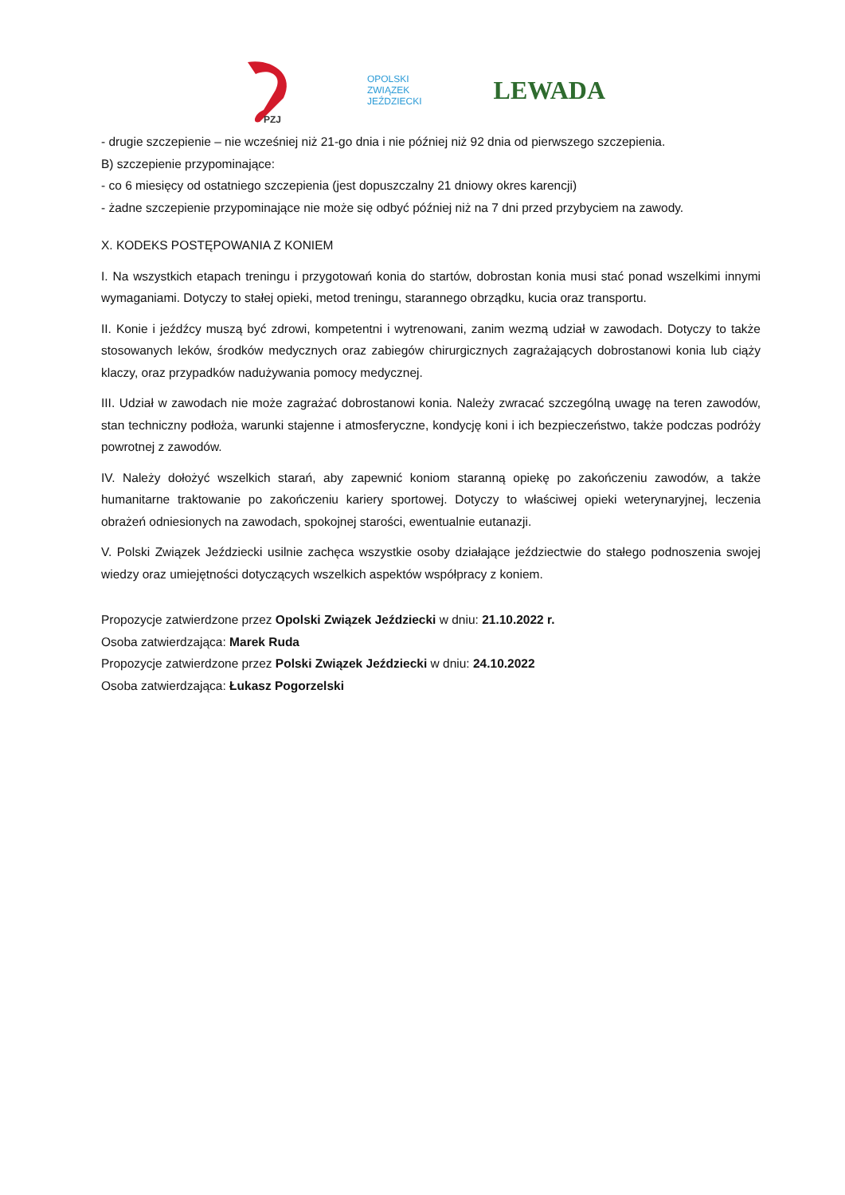PZJ
OPOLSKI
ZWIĄZEK
JEŹDZIECKI
LEWADA
- drugie szczepienie – nie wcześniej niż 21-go dnia i nie później niż 92 dnia od pierwszego szczepienia.
B) szczepienie przypominające:
- co 6 miesięcy od ostatniego szczepienia (jest dopuszczalny 21 dniowy okres karencji)
- żadne szczepienie przypominające nie może się odbyć później niż na 7 dni przed przybyciem na zawody.
X. KODEKS POSTĘPOWANIA Z KONIEM
I. Na wszystkich etapach treningu i przygotowań konia do startów, dobrostan konia musi stać ponad wszelkimi innymi wymaganiami. Dotyczy to stałej opieki, metod treningu, starannego obrządku, kucia oraz transportu.
II. Konie i jeźdźcy muszą być zdrowi, kompetentni i wytrenowani, zanim wezmą udział w zawodach. Dotyczy to także stosowanych leków, środków medycznych oraz zabiegów chirurgicznych zagrażających dobrostanowi konia lub ciąży klaczy, oraz przypadków nadużywania pomocy medycznej.
III. Udział w zawodach nie może zagrażać dobrostanowi konia. Należy zwracać szczególną uwagę na teren zawodów, stan techniczny podłoża, warunki stajenne i atmosferyczne, kondycję koni i ich bezpieczeństwo, także podczas podróży powrotnej z zawodów.
IV. Należy dołożyć wszelkich starań, aby zapewnić koniom staranną opiekę po zakończeniu zawodów, a także humanitarne traktowanie po zakończeniu kariery sportowej. Dotyczy to właściwej opieki weterynaryjnej, leczenia obrażeń odniesionych na zawodach, spokojnej starości, ewentualnie eutanazji.
V. Polski Związek Jeździecki usilnie zachęca wszystkie osoby działające jeździectwie do stałego podnoszenia swojej wiedzy oraz umiejętności dotyczących wszelkich aspektów współpracy z koniem.
Propozycje zatwierdzone przez Opolski Związek Jeździecki w dniu: 21.10.2022 r.
Osoba zatwierdzająca: Marek Ruda
Propozycje zatwierdzone przez Polski Związek Jeździecki w dniu: 24.10.2022
Osoba zatwierdzająca: Łukasz Pogorzelski